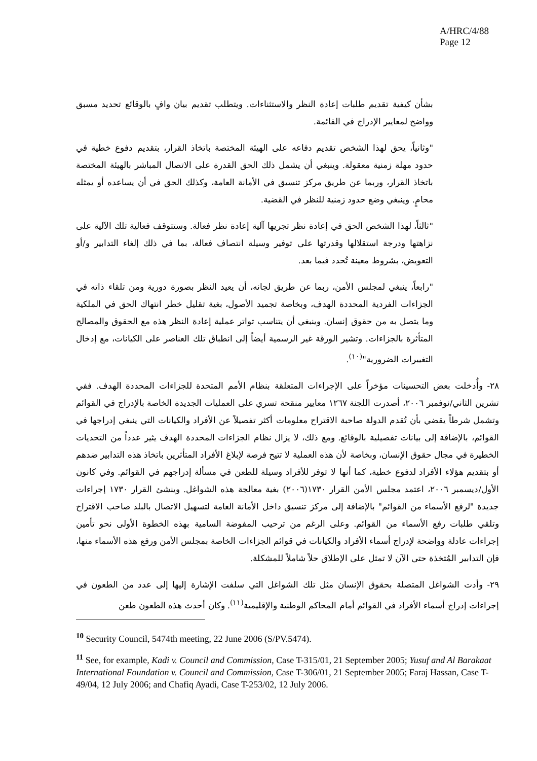A/HRC/4/88
Page 12
بشأن كيفية تقديم طلبات إعادة النظر والاستثناءات. ويتطلب تقديم بيان وافٍ بالوقائع تحديد مسبق وواضح لمعايير الإدراج في القائمة.
"وثانياً، يحق لهذا الشخص تقديم دفاعه على الهيئة المختصة باتخاذ القرار، بتقديم دفوع خطية في حدود مهلة زمنية معقولة. وينبغي أن يشمل ذلك الحق القدرة على الاتصال المباشر بالهيئة المختصة باتخاذ القرار، وربما عن طريق مركز تنسيق في الأمانة العامة، وكذلك الحق في أن يساعده أو يمثله محامٍ. وينبغي وضع حدود زمنية للنظر في القضية.
"ثالثاً، لهذا الشخص الحق في إعادة نظر تجريها آلية إعادة نظر فعالة. وستتوقف فعالية تلك الآلية على نزاهتها ودرجة استقلالها وقدرتها على توفير وسيلة انتصاف فعالة، بما في ذلك إلغاء التدابير و/أو التعويض، بشروط معينة تُحدد فيما بعد.
"رابعاً، ينبغي لمجلس الأمن، ربما عن طريق لجانه، أن يعيد النظر بصورة دورية ومن تلقاء ذاته في الجزاءات الفردية المحددة الهدف، وبخاصة تجميد الأصول، بغية تقليل خطر انتهاك الحق في الملكية وما يتصل به من حقوق إنسان. وينبغي أن يتناسب تواتر عملية إعادة النظر هذه مع الحقوق والمصالح المتأثرة بالجزاءات. وتشير الورقة غير الرسمية أيضاً إلى انطباق تلك العناصر على الكيانات، مع إدخال التغييرات الضرورية"<sup>(١٠)</sup>.
٢٨- وأُدخلت بعض التحسينات مؤخراً على الإجراءات المتعلقة بنظام الأمم المتحدة للجزاءات المحددة الهدف. ففي تشرين الثاني/نوفمبر ٢٠٠٦، أصدرت اللجنة ١٢٦٧ معايير منقحة تسري على العمليات الجديدة الخاصة بالإدراج في القوائم وتشمل شرطاً يقضي بأن تُقدم الدولة صاحبة الاقتراح معلومات أكثر تفصيلاً عن الأفراد والكيانات التي ينبغي إدراجها في القوائم، بالإضافة إلى بيانات تفصيلية بالوقائع. ومع ذلك، لا يزال نظام الجزاءات المحددة الهدف يثير عدداً من التحديات الخطيرة في مجال حقوق الإنسان، وبخاصة لأن هذه العملية لا تتيح فرصة لإبلاغ الأفراد المتأثرين باتخاذ هذه التدابير ضدهم أو بتقديم هؤلاء الأفراد لدفوع خطية، كما أنها لا توفر للأفراد وسيلة للطعن في مسألة إدراجهم في القوائم. وفي كانون الأول/ديسمبر ٢٠٠٦، اعتمد مجلس الأمن القرار ١٧٣٠(٢٠٠٦) بغية معالجة هذه الشواغل. وينشئ القرار ١٧٣٠ إجراءات جديدة "لرفع الأسماء من القوائم" بالإضافة إلى مركز تنسيق داخل الأمانة العامة لتسهيل الاتصال بالبلد صاحب الاقتراح وتلقي طلبات رفع الأسماء من القوائم. وعلى الرغم من ترحيب المفوضة السامية بهذه الخطوة الأولى نحو تأمين إجراءات عادلة وواضحة لإدراج أسماء الأفراد والكيانات في قوائم الجزاءات الخاصة بمجلس الأمن ورفع هذه الأسماء منها، فإن التدابير المُتخذة حتى الآن لا تمثل على الإطلاق حلاً شاملاً للمشكلة.
٢٩- وأدت الشواغل المتصلة بحقوق الإنسان مثل تلك الشواغل التي سلفت الإشارة إليها إلى عدد من الطعون في إجراءات إدراج أسماء الأفراد في القوائم أمام المحاكم الوطنية والإقليمية<sup>(١١)</sup>. وكان أحدث هذه الطعون طعن
<sup>10</sup> Security Council, 5474th meeting, 22 June 2006 (S/PV.5474).
<sup>11</sup> See, for example, Kadi v. Council and Commission, Case T-315/01, 21 September 2005; Yusuf and Al Barakaat International Foundation v. Council and Commission, Case T-306/01, 21 September 2005; Faraj Hassan, Case T-49/04, 12 July 2006; and Chafiq Ayadi, Case T-253/02, 12 July 2006.